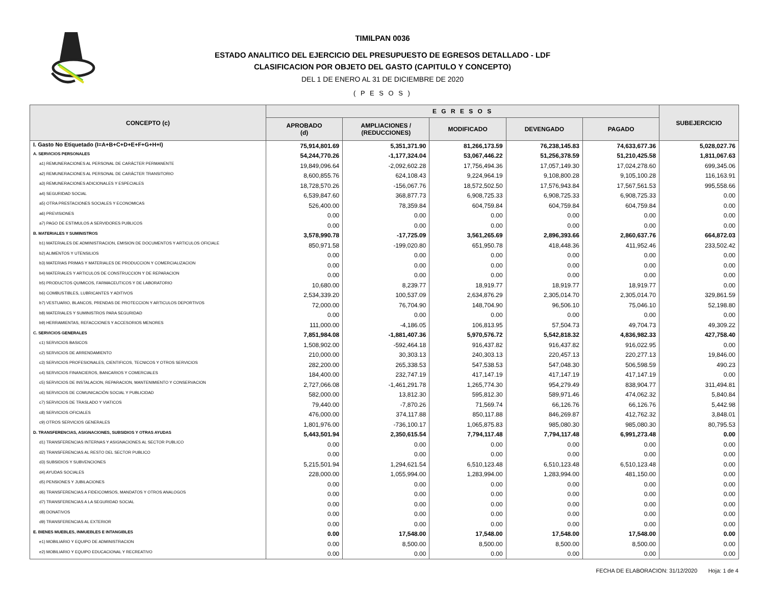TIMILPAN 0036
ESTADO ANALITICO DEL EJERCICIO DEL PRESUPUESTO DE EGRESOS DETALLADO - LDF
CLASIFICACION POR OBJETO DEL GASTO (CAPITULO Y CONCEPTO)
DEL 1 DE ENERO AL 31 DE DICIEMBRE DE 2020
( P E S O S )
| CONCEPTO (c) | E G R E S O S | | | | | SUBEJERCICIO |
| --- | --- | --- | --- | --- | --- | --- |
| | APROBADO (d) | AMPLIACIONES / (REDUCCIONES) | MODIFICADO | DEVENGADO | PAGADO | |
| I. Gasto No Etiquetado (I=A+B+C+D+E+F+G+H+I) | 75,914,801.69 | 5,351,371.90 | 81,266,173.59 | 76,238,145.83 | 74,633,677.36 | 5,028,027.76 |
| A. SERVICIOS PERSONALES | 54,244,770.26 | -1,177,324.04 | 53,067,446.22 | 51,256,378.59 | 51,210,425.58 | 1,811,067.63 |
| a1) REMUNERACIONES AL PERSONAL DE CARÁCTER PERMANENTE | 19,849,096.64 | -2,092,602.28 | 17,756,494.36 | 17,057,149.30 | 17,024,278.60 | 699,345.06 |
| a2) REMUNERACIONES AL PERSONAL DE CARÁCTER TRANSITORIO | 8,600,855.76 | 624,108.43 | 9,224,964.19 | 9,108,800.28 | 9,105,100.28 | 116,163.91 |
| a3) REMUNERACIONES ADICIONALES Y ESPECIALES | 18,728,570.26 | -156,067.76 | 18,572,502.50 | 17,576,943.84 | 17,567,561.53 | 995,558.66 |
| a4) SEGURIDAD SOCIAL | 6,539,847.60 | 368,877.73 | 6,908,725.33 | 6,908,725.33 | 6,908,725.33 | 0.00 |
| a5) OTRA PRESTACIONES SOCIALES Y ECONOMICAS | 526,400.00 | 78,359.84 | 604,759.84 | 604,759.84 | 604,759.84 | 0.00 |
| a6) PREVISIONES | 0.00 | 0.00 | 0.00 | 0.00 | 0.00 | 0.00 |
| a7) PAGO DE ESTIMULOS A SERVIDORES PUBLICOS | 0.00 | 0.00 | 0.00 | 0.00 | 0.00 | 0.00 |
| B. MATERIALES Y SUMINISTROS | 3,578,990.78 | -17,725.09 | 3,561,265.69 | 2,896,393.66 | 2,860,637.76 | 664,872.03 |
| b1) MATERIALES DE ADMINISTRACION, EMISION DE DOCUMENTOS Y ARTICULOS OFICIALE | 850,971.58 | -199,020.80 | 651,950.78 | 418,448.36 | 411,952.46 | 233,502.42 |
| b2) ALIMENTOS Y UTENSILIOS | 0.00 | 0.00 | 0.00 | 0.00 | 0.00 | 0.00 |
| b3) MATERIAS PRIMAS Y MATERIALES DE PRODUCCION Y COMERCIALIZACION | 0.00 | 0.00 | 0.00 | 0.00 | 0.00 | 0.00 |
| b4) MATERIALES Y ARTICULOS DE CONSTRUCCION Y DE REPARACION | 0.00 | 0.00 | 0.00 | 0.00 | 0.00 | 0.00 |
| b5) PRODUCTOS QUIMICOS, FARMACEUTICOS Y DE LABORATORIO | 10,680.00 | 8,239.77 | 18,919.77 | 18,919.77 | 18,919.77 | 0.00 |
| b6) COMBUSTIBLES, LUBRICANTES Y ADITIVOS | 2,534,339.20 | 100,537.09 | 2,634,876.29 | 2,305,014.70 | 2,305,014.70 | 329,861.59 |
| b7) VESTUARIO, BLANCOS, PRENDAS DE PROTECCION Y ARTICULOS DEPORTIVOS | 72,000.00 | 76,704.90 | 148,704.90 | 96,506.10 | 75,046.10 | 52,198.80 |
| b8) MATERIALES Y SUMINISTROS PARA SEGURIDAD | 0.00 | 0.00 | 0.00 | 0.00 | 0.00 | 0.00 |
| b9) HERRAMIENTAS, REFACCIONES Y ACCESORIOS MENORES | 111,000.00 | -4,186.05 | 106,813.95 | 57,504.73 | 49,704.73 | 49,309.22 |
| C. SERVICIOS GENERALES | 7,851,984.08 | -1,881,407.36 | 5,970,576.72 | 5,542,818.32 | 4,836,982.33 | 427,758.40 |
| c1) SERVICIOS BASICOS | 1,508,902.00 | -592,464.18 | 916,437.82 | 916,437.82 | 916,022.95 | 0.00 |
| c2) SERVICIOS DE ARRENDAMIENTO | 210,000.00 | 30,303.13 | 240,303.13 | 220,457.13 | 220,277.13 | 19,846.00 |
| c3) SERVICIOS PROFESIONALES, CIENTIFICOS, TECNICOS Y OTROS SERVICIOS | 282,200.00 | 265,338.53 | 547,538.53 | 547,048.30 | 506,598.59 | 490.23 |
| c4) SERVICIOS FINANCIEROS, BANCARIOS Y COMERCIALES | 184,400.00 | 232,747.19 | 417,147.19 | 417,147.19 | 417,147.19 | 0.00 |
| c5) SERVICIOS DE INSTALACION, REPARACION, MANTENIMIENTO Y CONSERVACION | 2,727,066.08 | -1,461,291.78 | 1,265,774.30 | 954,279.49 | 838,904.77 | 311,494.81 |
| c6) SERVICIOS DE COMUNICACIÓN SOCIAL Y PUBLICIDAD | 582,000.00 | 13,812.30 | 595,812.30 | 589,971.46 | 474,062.32 | 5,840.84 |
| c7) SERVICIOS DE TRASLADO Y VIATICOS | 79,440.00 | -7,870.26 | 71,569.74 | 66,126.76 | 66,126.76 | 5,442.98 |
| c8) SERVICIOS OFICIALES | 476,000.00 | 374,117.88 | 850,117.88 | 846,269.87 | 412,762.32 | 3,848.01 |
| c9) OTROS SERVICIOS GENERALES | 1,801,976.00 | -736,100.17 | 1,065,875.83 | 985,080.30 | 985,080.30 | 80,795.53 |
| D. TRANSFERENCIAS, ASIGNACIONES, SUBSIDIOS Y OTRAS AYUDAS | 5,443,501.94 | 2,350,615.54 | 7,794,117.48 | 7,794,117.48 | 6,991,273.48 | 0.00 |
| d1) TRANSFERENCIAS INTERNAS Y ASIGNACIONES AL SECTOR PUBLICO | 0.00 | 0.00 | 0.00 | 0.00 | 0.00 | 0.00 |
| d2) TRANSFERENCIAS AL RESTO DEL SECTOR PUBLICO | 0.00 | 0.00 | 0.00 | 0.00 | 0.00 | 0.00 |
| d3) SUBSIDIOS Y SUBVENCIONES | 5,215,501.94 | 1,294,621.54 | 6,510,123.48 | 6,510,123.48 | 6,510,123.48 | 0.00 |
| d4) AYUDAS SOCIALES | 228,000.00 | 1,055,994.00 | 1,283,994.00 | 1,283,994.00 | 481,150.00 | 0.00 |
| d5) PENSIONES Y JUBILACIONES | 0.00 | 0.00 | 0.00 | 0.00 | 0.00 | 0.00 |
| d6) TRANSFERENCIAS A FIDEICOMISOS, MANDATOS Y OTROS ANALOGOS | 0.00 | 0.00 | 0.00 | 0.00 | 0.00 | 0.00 |
| d7) TRANSFERENCIAS A LA SEGURIDAD SOCIAL | 0.00 | 0.00 | 0.00 | 0.00 | 0.00 | 0.00 |
| d8) DONATIVOS | 0.00 | 0.00 | 0.00 | 0.00 | 0.00 | 0.00 |
| d9) TRANSFERENCIAS AL EXTERIOR | 0.00 | 0.00 | 0.00 | 0.00 | 0.00 | 0.00 |
| E. BIENES MUEBLES, INMUEBLES E INTANGIBLES | 0.00 | 17,548.00 | 17,548.00 | 17,548.00 | 17,548.00 | 0.00 |
| e1) MOBILIARIO Y EQUIPO DE ADMINISTRACION | 0.00 | 8,500.00 | 8,500.00 | 8,500.00 | 8,500.00 | 0.00 |
| e2) MOBILIARIO Y EQUIPO EDUCACIONAL Y RECREATIVO | 0.00 | 0.00 | 0.00 | 0.00 | 0.00 | 0.00 |
FECHA DE ELABORACION: 31/12/2020 Hoja: 1 de 4